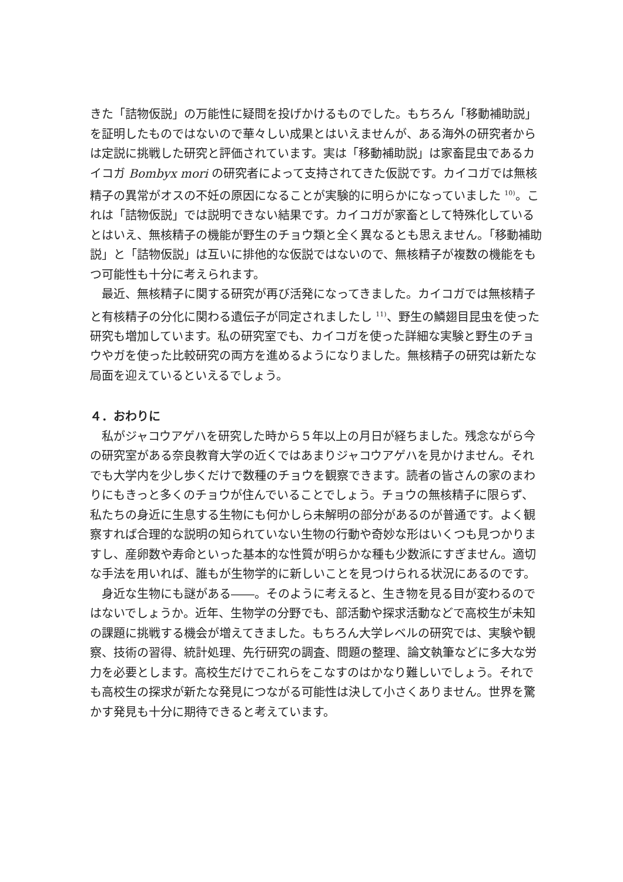きた「詰物仮説」の万能性に疑問を投げかけるものでした。もちろん「移動補助説」を証明したものではないので華々しい成果とはいえませんが、ある海外の研究者からは定説に挑戦した研究と評価されています。実は「移動補助説」は家畜昆虫であるカイコガ Bombyx mori の研究者によって支持されてきた仮説です。カイコガでは無核精子の異常がオスの不妊の原因になることが実験的に明らかになっていました <sup>10)</sup>。これは「詰物仮説」では説明できない結果です。カイコガが家畜として特殊化しているとはいえ、無核精子の機能が野生のチョウ類と全く異なるとも思えません。「移動補助説」と「詰物仮説」は互いに排他的な仮説ではないので、無核精子が複数の機能をもつ可能性も十分に考えられます。
最近、無核精子に関する研究が再び活発になってきました。カイコガでは無核精子と有核精子の分化に関わる遺伝子が同定されましたし <sup>11)</sup>、野生の鱗翅目昆虫を使った研究も増加しています。私の研究室でも、カイコガを使った詳細な実験と野生のチョウやガを使った比較研究の両方を進めるようになりました。無核精子の研究は新たな局面を迎えているといえるでしょう。
４．おわりに
私がジャコウアゲハを研究した時から５年以上の月日が経ちました。残念ながら今の研究室がある奈良教育大学の近くではあまりジャコウアゲハを見かけません。それでも大学内を少し歩くだけで数種のチョウを観察できます。読者の皆さんの家のまわりにもきっと多くのチョウが住んでいることでしょう。チョウの無核精子に限らず、私たちの身近に生息する生物にも何かしら未解明の部分があるのが普通です。よく観察すれば合理的な説明の知られていない生物の行動や奇妙な形はいくつも見つかりますし、産卵数や寿命といった基本的な性質が明らかな種も少数派にすぎません。適切な手法を用いれば、誰もが生物学的に新しいことを見つけられる状況にあるのです。
身近な生物にも謎がある――。そのように考えると、生き物を見る目が変わるのではないでしょうか。近年、生物学の分野でも、部活動や探求活動などで高校生が未知の課題に挑戦する機会が増えてきました。もちろん大学レベルの研究では、実験や観察、技術の習得、統計処理、先行研究の調査、問題の整理、論文執筆などに多大な労力を必要とします。高校生だけでこれらをこなすのはかなり難しいでしょう。それでも高校生の探求が新たな発見につながる可能性は決して小さくありません。世界を驚かす発見も十分に期待できると考えています。